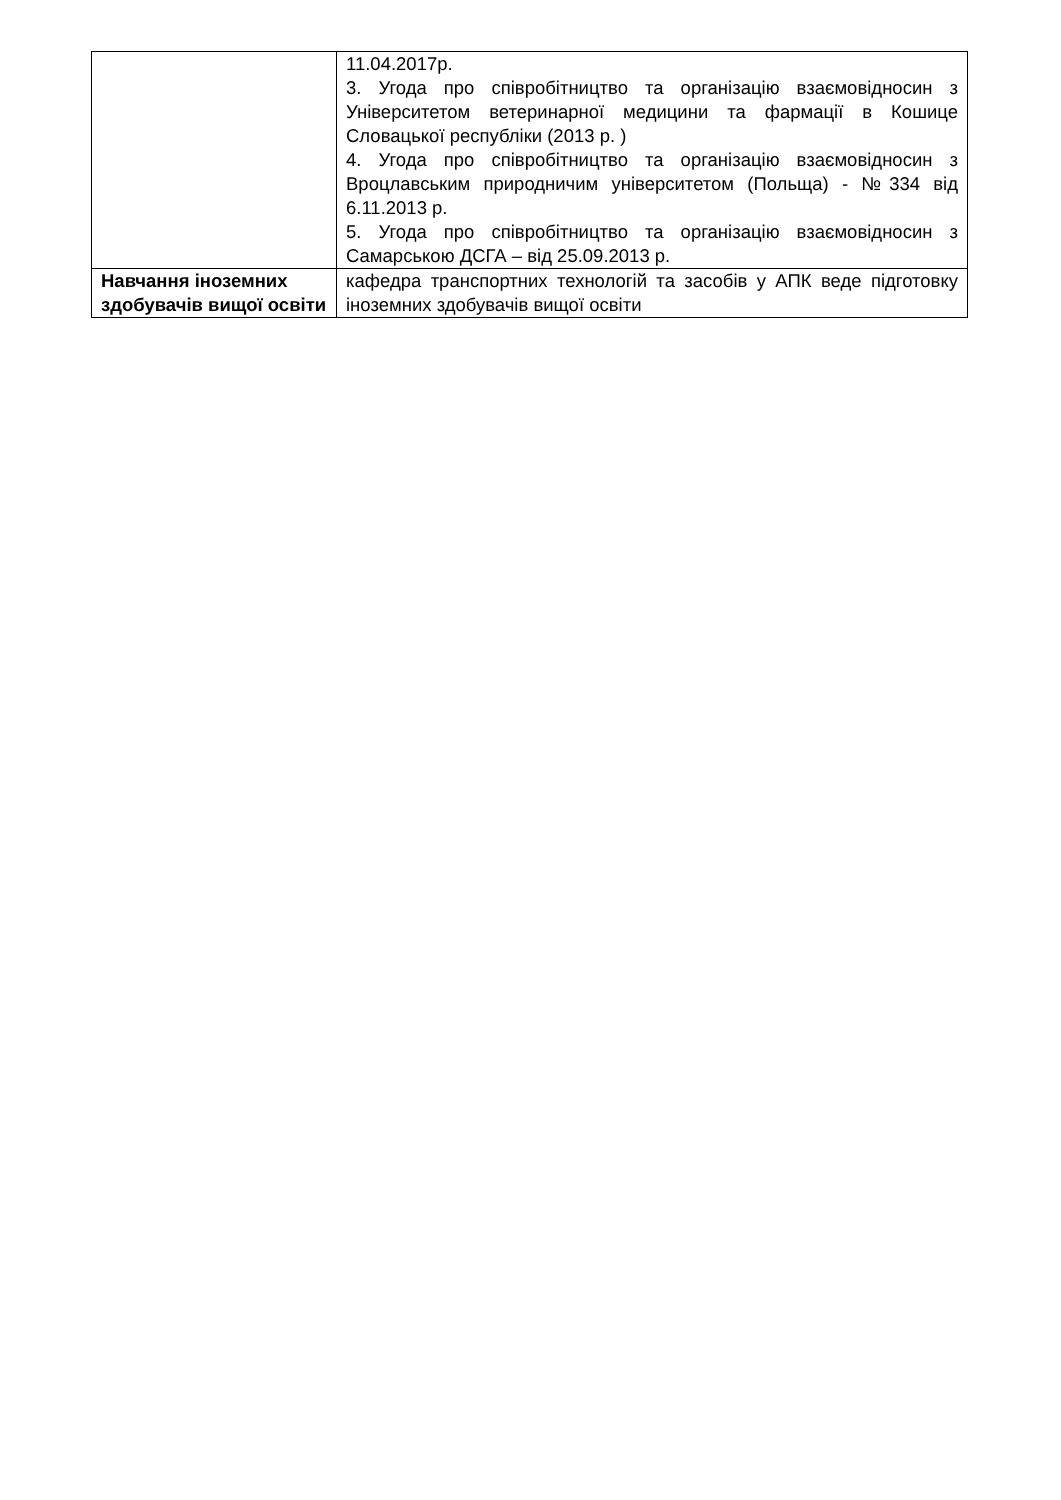| | 11.04.2017р. 3. Угода про співробітництво та організацію взаємовідносин з Університетом ветеринарної медицини та фармації в Кошице Словацької республіки (2013 р. ) 4. Угода про співробітництво та організацію взаємовідносин з Вроцлавським природничим університетом (Польща) - №334 від 6.11.2013 р. 5. Угода про співробітництво та організацію взаємовідносин з Самарською ДСГА – від 25.09.2013 р. |
| Навчання іноземних здобувачів вищої освіти | кафедра транспортних технологій та засобів у АПК веде підготовку іноземних здобувачів вищої освіти |